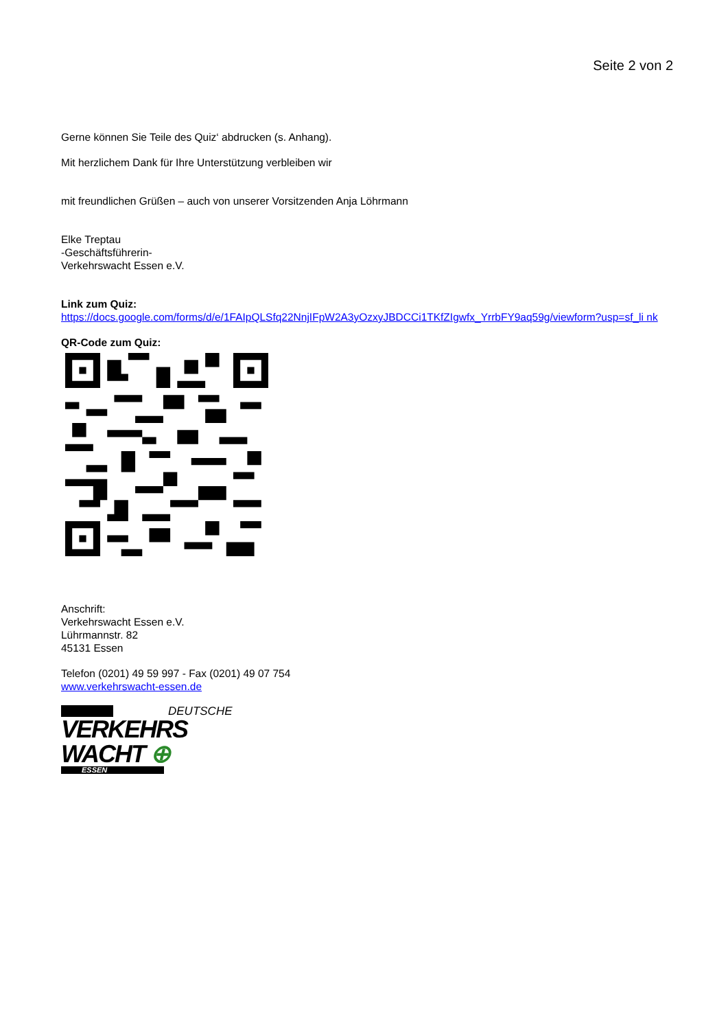Seite 2 von 2
Gerne können Sie Teile des Quiz‘ abdrucken (s. Anhang).
Mit herzlichem Dank für Ihre Unterstützung verbleiben wir
mit freundlichen Grüßen – auch von unserer Vorsitzenden Anja Löhrmann
Elke Treptau
-Geschäftsführerin-
Verkehrswacht Essen e.V.
Link zum Quiz:
https://docs.google.com/forms/d/e/1FAIpQLSfq22NnjIFpW2A3yOzxyJBDCCi1TKfZIgwfx_YrrbFY9aq59g/viewform?usp=sf_li nk
QR-Code zum Quiz:
Anschrift:
Verkehrswacht Essen e.V.
Lührmannstr. 82
45131 Essen
Telefon (0201) 49 59 997 - Fax (0201) 49 07 754
www.verkehrswacht-essen.de
DEUTSCHE
VERKEHRS
WACHT ⊕
ESSEN